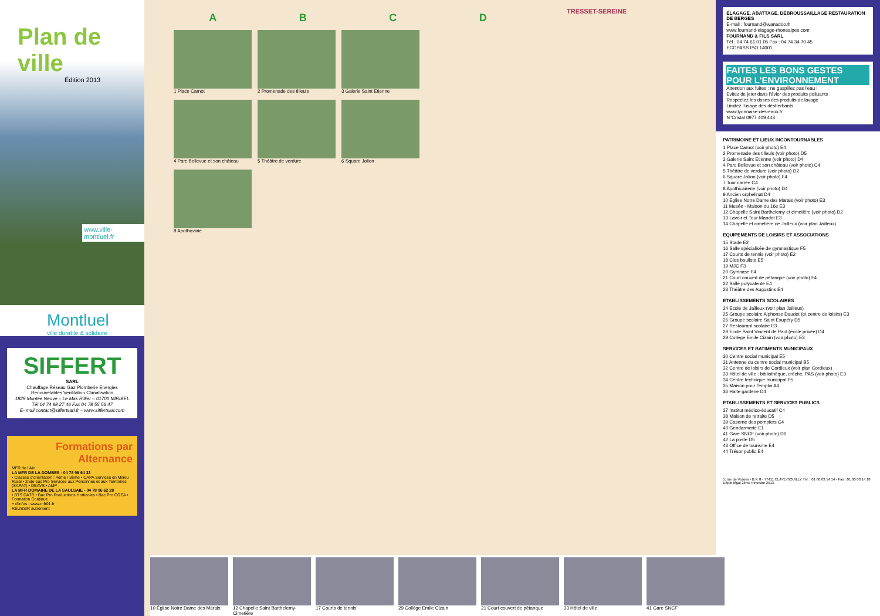Plan de ville
Édition 2013
www.ville-montluel.fr
Montluel
ville durable & solidaire
SIFFERT
SARL
Chauffage Réseau Gaz Plomberie Energies Renouvelables Ventilation Climatisation
1829 Montée Neuve – Le Mas Rillier – 01700 MIRIBEL
Tél 04 74 98 27 46 Fax 04 78 55 56 47
E- mail contact@siffertsarl.fr – www.siffertsarl.com
Formations par Alternance
MFR de l'Ain
LA MFR DE LA DOMBES - 04 78 06 64 33
• Classes d'orientation : 4ème / 3ème • CAPA Services en Milieu Rural • 2nde bac Pro Services aux Personnes et aux Territoires (SAPAT) • DEAVS • AMP
LA MFR DOMAINE DE LA SAULSAIE - 04 78 06 62 28
• BTS DATR • Bac Pro Productions Horticoles • Bac Pro CGEA • Formation Continue
+ d'infos : www.mfr01.fr
RÉUSSIR autrement
ABCD
1 Place Carnot
2 Promenade des tilleuls
3 Galerie Saint Etienne
4 Parc Bellevue et son château
5 Théâtre de verdure
6 Square Jolion
8 Apothicairie
TRESSET-SEREINE
10 Église Notre Dame des Marais
12 Chapelle Saint Barthelemy- Cimetière
17 Courts de tennis 29 Collège Emile Cizain 21 Court couvert de pétanque
33 Hôtel de ville 41 Gare SNCF
ÉLAGAGE, ABATTAGE, DÉBROUSSAILLAGE RESTAURATION DE BERGES
E-mail : fournand@wanadoo.fr
www.fournand-elagage-rhonealpes.com
FOURNAND & FILS SARL
Tél : 04 74 61 01 05 Fax : 04 74 34 70 45
ECOPASS ISO 14001
FAITES LES BONS GESTES POUR L'ENVIRONNEMENT
Attention aux fuites : ne gaspillez pas l'eau !
Evitez de jeter dans l'évier des produits polluants
Respectez les doses des produits de lavage
Limitez l'usage des désherbants
www.lyonnaise-des-eaux.fr
N°Cristal 0977 409 443
PATRIMOINE ET LIEUX INCONTOURNABLES
1 Place Carnot (voir photo) E4
2 Promenade des tilleuls (voir photo) D5
3 Galerie Saint Etienne (voir photo) D4
4 Parc Bellevue et son château (voir photo) C4
5 Théâtre de verdure (voir photo) D2
6 Square Jolion (voir photo) F4
7 Tour carrée C4
8 Apothicairerie (voir photo) D4
9 Ancien orphelinat D4
10 Eglise Notre Dame des Marais (voir photo) E3
11 Musée - Maison du 16e E3
12 Chapelle Saint Barthelemy et cimetière (voir photo) D2
13 Lavoir et Tour Mandot E3
14 Chapelle et cimetière de Jailleux (voir plan Jailleux)
EQUIPEMENTS DE LOISIRS ET ASSOCIATIONS
15 Stade E2
16 Salle spécialisée de gymnastique F5
17 Courts de tennis (voir photo) E2
18 Clos bouliste E5
19 MJC F3
20 Gymnase F4
21 Court couvert de pétanque (voir photo) F4
22 Salle polyvalente E4
23 Théâtre des Augustins E4
ETABLISSEMENTS SCOLAIRES
24 Ecole de Jailleux (voir plan Jailleux)
25 Groupe scolaire Alphonse Daudet (et centre de loisirs) E3
26 Groupe scolaire Saint Exupéry D5
27 Restaurant scolaire E3
28 Ecole Saint Vincent de Paul (école privée) D4
29 Collège Emile Cizain (voir photo) E3
SERVICES ET BATIMENTS MUNICIPAUX
30 Centre social municipal E5
31 Antenne du centre social municipal B5
32 Centre de loisirs de Cordieux (voir plan Cordieux)
33 Hôtel de ville : bibliothèque, crèche, PAS (voir photo) E3
34 Centre technique municipal F5
35 Maison pour l'emploi A4
36 Halte garderie D4
ETABLISSEMENTS ET SERVICES PUBLICS
37 Institut médico-éducatif C4
38 Maison de retraite D5
39 Caserne des pompiers C4
40 Gendarmerie E1
41 Gare SNCF (voir photo) D6
42 La poste D5
43 Office de tourisme E4
44 Trésor public E4
5, rue de Voisins - B.P. 8 - 77411 CLAYE-SOUILLY Tél. : 01 60 03 14 14 - Fax : 01 60 03 14 18 Dépôt légal 2ème trimestre 2013